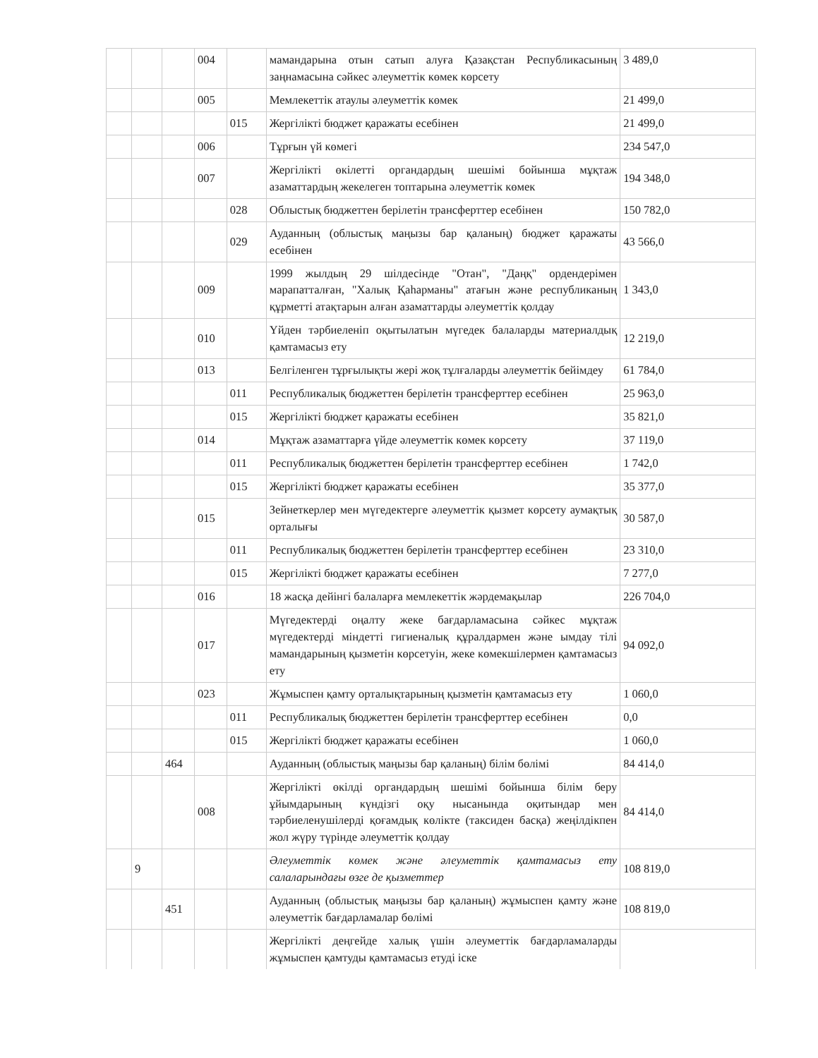| | | | 004 | | мамандарына отын сатып алуға Қазақстан Республикасының заңнамасына сәйкес әлеуметтік көмек көрсету | 3 489,0 |
| | | | 005 | | Мемлекеттік атаулы әлеуметтік көмек | 21 499,0 |
| | | | | 015 | Жергілікті бюджет қаражаты есебінен | 21 499,0 |
| | | | 006 | | Тұрғын үй көмегі | 234 547,0 |
| | | | 007 | | Жергілікті өкілетті органдардың шешімі бойынша мұқтаж азаматтардың жекелеген топтарына әлеуметтік көмек | 194 348,0 |
| | | | | 028 | Облыстық бюджеттен берілетін трансферттер есебінен | 150 782,0 |
| | | | | 029 | Ауданның (облыстық маңызы бар қаланың) бюджет қаражаты есебінен | 43 566,0 |
| | | | 009 | | 1999 жылдың 29 шілдесінде "Отан", "Даңқ" ордендерімен марапатталған, "Халық Қаһарманы" атағын және республиканың құрметті атақтарын алған азаматтарды әлеуметтік қолдау | 1 343,0 |
| | | | 010 | | Үйден тәрбиеленіп оқытылатын мүгедек балаларды материалдық қамтамасыз ету | 12 219,0 |
| | | | 013 | | Белгіленген тұрғылықты жері жоқ тұлғаларды әлеуметтік бейімдеу | 61 784,0 |
| | | | | 011 | Республикалық бюджеттен берілетін трансферттер есебінен | 25 963,0 |
| | | | | 015 | Жергілікті бюджет қаражаты есебінен | 35 821,0 |
| | | | 014 | | Мұқтаж азаматтарға үйде әлеуметтік көмек көрсету | 37 119,0 |
| | | | | 011 | Республикалық бюджеттен берілетін трансферттер есебінен | 1 742,0 |
| | | | | 015 | Жергілікті бюджет қаражаты есебінен | 35 377,0 |
| | | | 015 | | Зейнеткерлер мен мүгедектерге әлеуметтік қызмет көрсету аумақтық орталығы | 30 587,0 |
| | | | | 011 | Республикалық бюджеттен берілетін трансферттер есебінен | 23 310,0 |
| | | | | 015 | Жергілікті бюджет қаражаты есебінен | 7 277,0 |
| | | | 016 | | 18 жасқа дейінгі балаларға мемлекеттік жәрдемақылар | 226 704,0 |
| | | | 017 | | Мүгедектерді оңалту жеке бағдарламасына сәйкес мұқтаж мүгедектерді міндетті гигиеналық құралдармен және ымдау тілі мамандарының қызметін көрсетуін, жеке көмекшілермен қамтамасыз ету | 94 092,0 |
| | | | 023 | | Жұмыспен қамту орталықтарының қызметін қамтамасыз ету | 1 060,0 |
| | | | | 011 | Республикалық бюджеттен берілетін трансферттер есебінен | 0,0 |
| | | | | 015 | Жергілікті бюджет қаражаты есебінен | 1 060,0 |
| | | 464 | | | Ауданның (облыстық маңызы бар қаланың) білім бөлімі | 84 414,0 |
| | | | 008 | | Жергілікті өкілді органдардың шешімі бойынша білім беру ұйымдарының күндізгі оқу нысанында оқитындар мен тәрбиеленушілерді қоғамдық көлікте (таксиден басқа) жеңілдікпен жол жүру түрінде әлеуметтік қолдау | 84 414,0 |
| | 9 | | | | Әлеуметтік көмек және әлеуметтік қамтамасыз ету салаларындағы өзге де қызметтер | 108 819,0 |
| | | 451 | | | Ауданның (облыстық маңызы бар қаланың) жұмыспен қамту және әлеуметтік бағдарламалар бөлімі | 108 819,0 |
| | | | | | Жергілікті деңгейде халық үшін әлеуметтік бағдарламаларды жұмыспен қамтуды қамтамасыз етуді іске | |